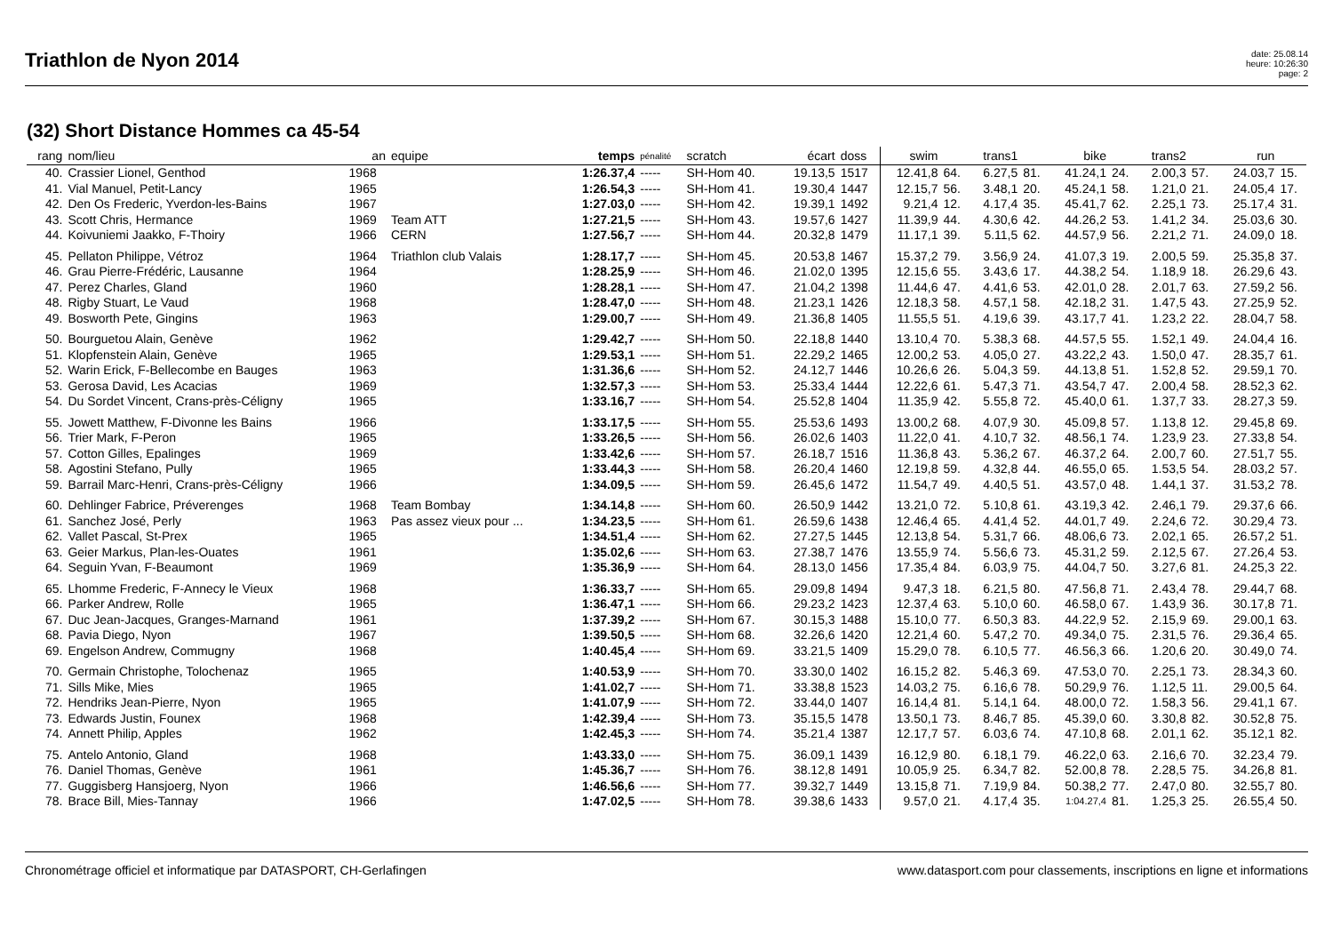Triathlon de Nyon 2014
date: 25.08.14
heure: 10:26:30
page: 2
(32) Short Distance Hommes ca 45-54
| rang | nom/lieu | an | equipe | temps | pénalité | scratch | écart | doss | swim | | trans1 | | bike | | trans2 | | run | |
| --- | --- | --- | --- | --- | --- | --- | --- | --- | --- | --- | --- | --- | --- | --- | --- | --- | --- | --- |
| 40. | Crassier Lionel, Genthod | 1968 | | 1:26.37,4 | ----- | SH-Hom 40. | 19.13,5 | 1517 | 12.41,8 | 64. | 6.27,5 | 81. | 41.24,1 | 24. | 2.00,3 | 57. | 24.03,7 | 15. |
| 41. | Vial Manuel, Petit-Lancy | 1965 | | 1:26.54,3 | ----- | SH-Hom 41. | 19.30,4 | 1447 | 12.15,7 | 56. | 3.48,1 | 20. | 45.24,1 | 58. | 1.21,0 | 21. | 24.05,4 | 17. |
| 42. | Den Os Frederic, Yverdon-les-Bains | 1967 | | 1:27.03,0 | ----- | SH-Hom 42. | 19.39,1 | 1492 | 9.21,4 | 12. | 4.17,4 | 35. | 45.41,7 | 62. | 2.25,1 | 73. | 25.17,4 | 31. |
| 43. | Scott Chris, Hermance | 1969 | Team ATT | 1:27.21,5 | ----- | SH-Hom 43. | 19.57,6 | 1427 | 11.39,9 | 44. | 4.30,6 | 42. | 44.26,2 | 53. | 1.41,2 | 34. | 25.03,6 | 30. |
| 44. | Koivuniemi Jaakko, F-Thoiry | 1966 | CERN | 1:27.56,7 | ----- | SH-Hom 44. | 20.32,8 | 1479 | 11.17,1 | 39. | 5.11,5 | 62. | 44.57,9 | 56. | 2.21,2 | 71. | 24.09,0 | 18. |
| 45. | Pellaton Philippe, Vétroz | 1964 | Triathlon club Valais | 1:28.17,7 | ----- | SH-Hom 45. | 20.53,8 | 1467 | 15.37,2 | 79. | 3.56,9 | 24. | 41.07,3 | 19. | 2.00,5 | 59. | 25.35,8 | 37. |
| 46. | Grau Pierre-Frédéric, Lausanne | 1964 | | 1:28.25,9 | ----- | SH-Hom 46. | 21.02,0 | 1395 | 12.15,6 | 55. | 3.43,6 | 17. | 44.38,2 | 54. | 1.18,9 | 18. | 26.29,6 | 43. |
| 47. | Perez Charles, Gland | 1960 | | 1:28.28,1 | ----- | SH-Hom 47. | 21.04,2 | 1398 | 11.44,6 | 47. | 4.41,6 | 53. | 42.01,0 | 28. | 2.01,7 | 63. | 27.59,2 | 56. |
| 48. | Rigby Stuart, Le Vaud | 1968 | | 1:28.47,0 | ----- | SH-Hom 48. | 21.23,1 | 1426 | 12.18,3 | 58. | 4.57,1 | 58. | 42.18,2 | 31. | 1.47,5 | 43. | 27.25,9 | 52. |
| 49. | Bosworth Pete, Gingins | 1963 | | 1:29.00,7 | ----- | SH-Hom 49. | 21.36,8 | 1405 | 11.55,5 | 51. | 4.19,6 | 39. | 43.17,7 | 41. | 1.23,2 | 22. | 28.04,7 | 58. |
| 50. | Bourguetou Alain, Genève | 1962 | | 1:29.42,7 | ----- | SH-Hom 50. | 22.18,8 | 1440 | 13.10,4 | 70. | 5.38,3 | 68. | 44.57,5 | 55. | 1.52,1 | 49. | 24.04,4 | 16. |
| 51. | Klopfenstein Alain, Genève | 1965 | | 1:29.53,1 | ----- | SH-Hom 51. | 22.29,2 | 1465 | 12.00,2 | 53. | 4.05,0 | 27. | 43.22,2 | 43. | 1.50,0 | 47. | 28.35,7 | 61. |
| 52. | Warin Erick, F-Bellecombe en Bauges | 1963 | | 1:31.36,6 | ----- | SH-Hom 52. | 24.12,7 | 1446 | 10.26,6 | 26. | 5.04,3 | 59. | 44.13,8 | 51. | 1.52,8 | 52. | 29.59,1 | 70. |
| 53. | Gerosa David, Les Acacias | 1969 | | 1:32.57,3 | ----- | SH-Hom 53. | 25.33,4 | 1444 | 12.22,6 | 61. | 5.47,3 | 71. | 43.54,7 | 47. | 2.00,4 | 58. | 28.52,3 | 62. |
| 54. | Du Sordet Vincent, Crans-près-Céligny | 1965 | | 1:33.16,7 | ----- | SH-Hom 54. | 25.52,8 | 1404 | 11.35,9 | 42. | 5.55,8 | 72. | 45.40,0 | 61. | 1.37,7 | 33. | 28.27,3 | 59. |
| 55. | Jowett Matthew, F-Divonne les Bains | 1966 | | 1:33.17,5 | ----- | SH-Hom 55. | 25.53,6 | 1493 | 13.00,2 | 68. | 4.07,9 | 30. | 45.09,8 | 57. | 1.13,8 | 12. | 29.45,8 | 69. |
| 56. | Trier Mark, F-Peron | 1965 | | 1:33.26,5 | ----- | SH-Hom 56. | 26.02,6 | 1403 | 11.22,0 | 41. | 4.10,7 | 32. | 48.56,1 | 74. | 1.23,9 | 23. | 27.33,8 | 54. |
| 57. | Cotton Gilles, Epalinges | 1969 | | 1:33.42,6 | ----- | SH-Hom 57. | 26.18,7 | 1516 | 11.36,8 | 43. | 5.36,2 | 67. | 46.37,2 | 64. | 2.00,7 | 60. | 27.51,7 | 55. |
| 58. | Agostini Stefano, Pully | 1965 | | 1:33.44,3 | ----- | SH-Hom 58. | 26.20,4 | 1460 | 12.19,8 | 59. | 4.32,8 | 44. | 46.55,0 | 65. | 1.53,5 | 54. | 28.03,2 | 57. |
| 59. | Barrail Marc-Henri, Crans-près-Céligny | 1966 | | 1:34.09,5 | ----- | SH-Hom 59. | 26.45,6 | 1472 | 11.54,7 | 49. | 4.40,5 | 51. | 43.57,0 | 48. | 1.44,1 | 37. | 31.53,2 | 78. |
| 60. | Dehlinger Fabrice, Préverenges | 1968 | Team Bombay | 1:34.14,8 | ----- | SH-Hom 60. | 26.50,9 | 1442 | 13.21,0 | 72. | 5.10,8 | 61. | 43.19,3 | 42. | 2.46,1 | 79. | 29.37,6 | 66. |
| 61. | Sanchez José, Perly | 1963 | Pas assez vieux pour ... | 1:34.23,5 | ----- | SH-Hom 61. | 26.59,6 | 1438 | 12.46,4 | 65. | 4.41,4 | 52. | 44.01,7 | 49. | 2.24,6 | 72. | 30.29,4 | 73. |
| 62. | Vallet Pascal, St-Prex | 1965 | | 1:34.51,4 | ----- | SH-Hom 62. | 27.27,5 | 1445 | 12.13,8 | 54. | 5.31,7 | 66. | 48.06,6 | 73. | 2.02,1 | 65. | 26.57,2 | 51. |
| 63. | Geier Markus, Plan-les-Ouates | 1961 | | 1:35.02,6 | ----- | SH-Hom 63. | 27.38,7 | 1476 | 13.55,9 | 74. | 5.56,6 | 73. | 45.31,2 | 59. | 2.12,5 | 67. | 27.26,4 | 53. |
| 64. | Seguin Yvan, F-Beaumont | 1969 | | 1:35.36,9 | ----- | SH-Hom 64. | 28.13,0 | 1456 | 17.35,4 | 84. | 6.03,9 | 75. | 44.04,7 | 50. | 3.27,6 | 81. | 24.25,3 | 22. |
| 65. | Lhomme Frederic, F-Annecy le Vieux | 1968 | | 1:36.33,7 | ----- | SH-Hom 65. | 29.09,8 | 1494 | 9.47,3 | 18. | 6.21,5 | 80. | 47.56,8 | 71. | 2.43,4 | 78. | 29.44,7 | 68. |
| 66. | Parker Andrew, Rolle | 1965 | | 1:36.47,1 | ----- | SH-Hom 66. | 29.23,2 | 1423 | 12.37,4 | 63. | 5.10,0 | 60. | 46.58,0 | 67. | 1.43,9 | 36. | 30.17,8 | 71. |
| 67. | Duc Jean-Jacques, Granges-Marnand | 1961 | | 1:37.39,2 | ----- | SH-Hom 67. | 30.15,3 | 1488 | 15.10,0 | 77. | 6.50,3 | 83. | 44.22,9 | 52. | 2.15,9 | 69. | 29.00,1 | 63. |
| 68. | Pavia Diego, Nyon | 1967 | | 1:39.50,5 | ----- | SH-Hom 68. | 32.26,6 | 1420 | 12.21,4 | 60. | 5.47,2 | 70. | 49.34,0 | 75. | 2.31,5 | 76. | 29.36,4 | 65. |
| 69. | Engelson Andrew, Commugny | 1968 | | 1:40.45,4 | ----- | SH-Hom 69. | 33.21,5 | 1409 | 15.29,0 | 78. | 6.10,5 | 77. | 46.56,3 | 66. | 1.20,6 | 20. | 30.49,0 | 74. |
| 70. | Germain Christophe, Tolochenaz | 1965 | | 1:40.53,9 | ----- | SH-Hom 70. | 33.30,0 | 1402 | 16.15,2 | 82. | 5.46,3 | 69. | 47.53,0 | 70. | 2.25,1 | 73. | 28.34,3 | 60. |
| 71. | Sills Mike, Mies | 1965 | | 1:41.02,7 | ----- | SH-Hom 71. | 33.38,8 | 1523 | 14.03,2 | 75. | 6.16,6 | 78. | 50.29,9 | 76. | 1.12,5 | 11. | 29.00,5 | 64. |
| 72. | Hendriks Jean-Pierre, Nyon | 1965 | | 1:41.07,9 | ----- | SH-Hom 72. | 33.44,0 | 1407 | 16.14,4 | 81. | 5.14,1 | 64. | 48.00,0 | 72. | 1.58,3 | 56. | 29.41,1 | 67. |
| 73. | Edwards Justin, Founex | 1968 | | 1:42.39,4 | ----- | SH-Hom 73. | 35.15,5 | 1478 | 13.50,1 | 73. | 8.46,7 | 85. | 45.39,0 | 60. | 3.30,8 | 82. | 30.52,8 | 75. |
| 74. | Annett Philip, Apples | 1962 | | 1:42.45,3 | ----- | SH-Hom 74. | 35.21,4 | 1387 | 12.17,7 | 57. | 6.03,6 | 74. | 47.10,8 | 68. | 2.01,1 | 62. | 35.12,1 | 82. |
| 75. | Antelo Antonio, Gland | 1968 | | 1:43.33,0 | ----- | SH-Hom 75. | 36.09,1 | 1439 | 16.12,9 | 80. | 6.18,1 | 79. | 46.22,0 | 63. | 2.16,6 | 70. | 32.23,4 | 79. |
| 76. | Daniel Thomas, Genève | 1961 | | 1:45.36,7 | ----- | SH-Hom 76. | 38.12,8 | 1491 | 10.05,9 | 25. | 6.34,7 | 82. | 52.00,8 | 78. | 2.28,5 | 75. | 34.26,8 | 81. |
| 77. | Guggisberg Hansjoerg, Nyon | 1966 | | 1:46.56,6 | ----- | SH-Hom 77. | 39.32,7 | 1449 | 13.15,8 | 71. | 7.19,9 | 84. | 50.38,2 | 77. | 2.47,0 | 80. | 32.55,7 | 80. |
| 78. | Brace Bill, Mies-Tannay | 1966 | | 1:47.02,5 | ----- | SH-Hom 78. | 39.38,6 | 1433 | 9.57,0 | 21. | 4.17,4 | 35. | 1:04.27,4 | 81. | 1.25,3 | 25. | 26.55,4 | 50. |
Chronométrage officiel et informatique par DATASPORT, CH-Gerlafingen www.datasport.com pour classements, inscriptions en ligne et informations